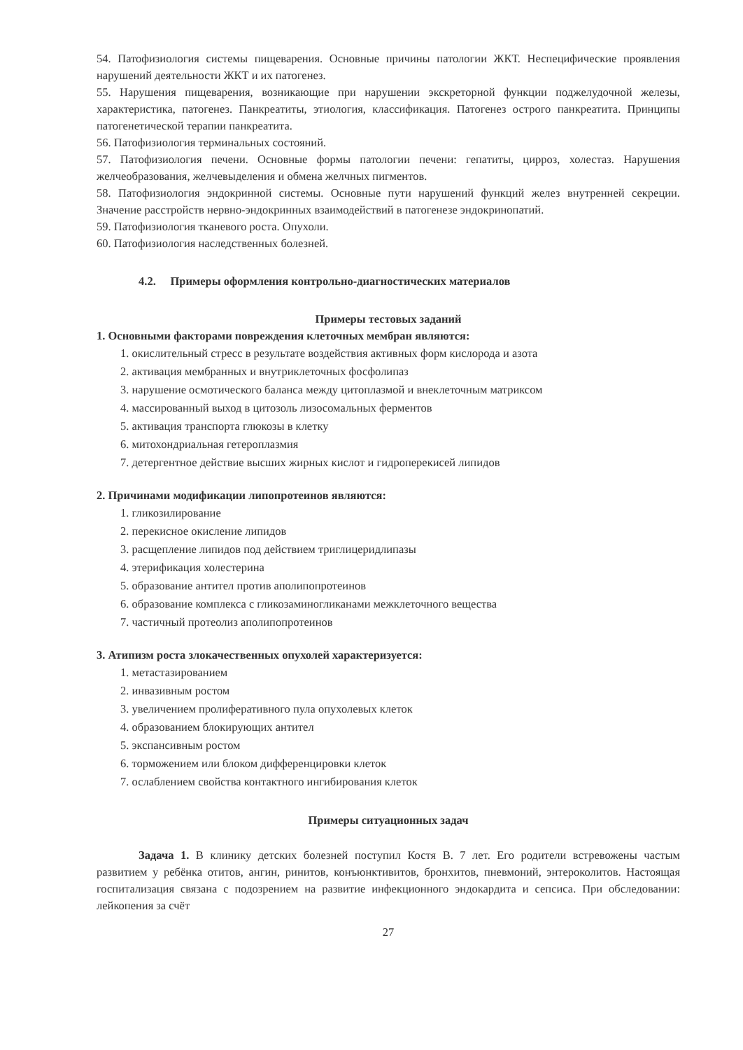54. Патофизиология системы пищеварения. Основные причины патологии ЖКТ. Неспецифические проявления нарушений деятельности ЖКТ и их патогенез.
55. Нарушения пищеварения, возникающие при нарушении экскреторной функции поджелудочной железы, характеристика, патогенез. Панкреатиты, этиология, классификация. Патогенез острого панкреатита. Принципы патогенетической терапии панкреатита.
56. Патофизиология терминальных состояний.
57. Патофизиология печени. Основные формы патологии печени: гепатиты, цирроз, холестаз. Нарушения желчеобразования, желчевыделения и обмена желчных пигментов.
58. Патофизиология эндокринной системы. Основные пути нарушений функций желез внутренней секреции. Значение расстройств нервно-эндокринных взаимодействий в патогенезе эндокринопатий.
59. Патофизиология тканевого роста. Опухоли.
60. Патофизиология наследственных болезней.
4.2. Примеры оформления контрольно-диагностических материалов
Примеры тестовых заданий
1. Основными факторами повреждения клеточных мембран являются:
1. окислительный стресс в результате воздействия активных форм кислорода и азота
2. активация мембранных и внутриклеточных фосфолипаз
3. нарушение осмотического баланса между цитоплазмой и внеклеточным матриксом
4. массированный выход в цитозоль лизосомальных ферментов
5. активация транспорта глюкозы в клетку
6. митохондриальная гетероплазмия
7. детергентное действие высших жирных кислот и гидроперекисей липидов
2. Причинами модификации липопротеинов являются:
1. гликозилирование
2. перекисное окисление липидов
3. расщепление липидов под действием триглицеридлипазы
4. этерификация холестерина
5. образование антител против аполипопротеинов
6. образование комплекса с гликозаминогликанами межклеточного вещества
7. частичный протеолиз аполипопротеинов
3. Атипизм роста злокачественных опухолей характеризуется:
1. метастазированием
2. инвазивным ростом
3. увеличением пролиферативного пула опухолевых клеток
4. образованием блокирующих антител
5. экспансивным ростом
6. торможением или блоком дифференцировки клеток
7. ослаблением свойства контактного ингибирования клеток
Примеры ситуационных задач
Задача 1. В клинику детских болезней поступил Костя В. 7 лет. Его родители встревожены частым развитием у ребёнка отитов, ангин, ринитов, конъюнктивитов, бронхитов, пневмоний, энтероколитов. Настоящая госпитализация связана с подозрением на развитие инфекционного эндокардита и сепсиса. При обследовании: лейкопения за счёт
27